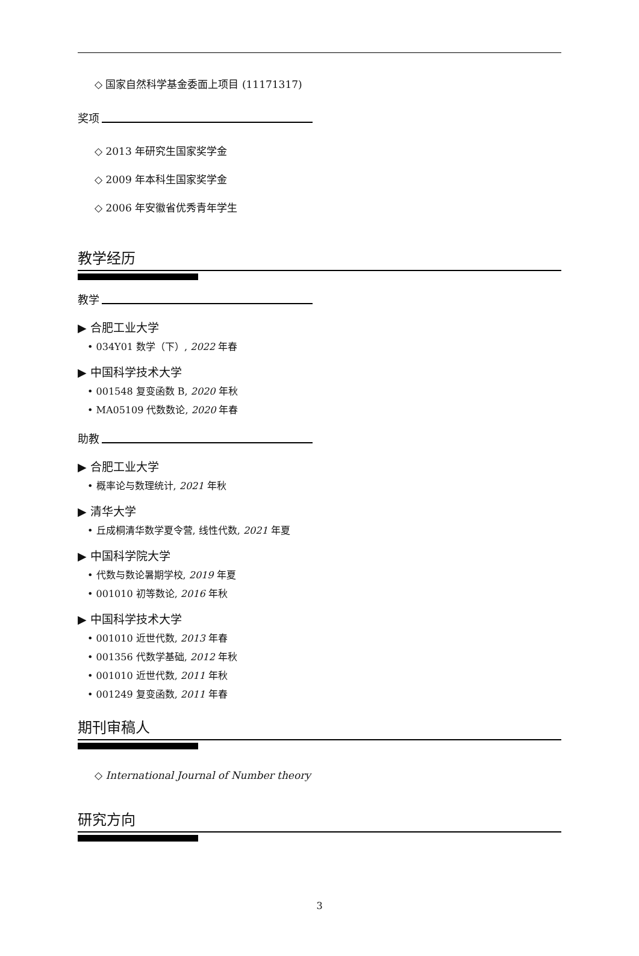◇ 国家自然科学基金委面上项目 (11171317)
奖项
◇ 2013 年研究生国家奖学金
◇ 2009 年本科生国家奖学金
◇ 2006 年安徽省优秀青年学生
教学经历
教学
▶ 合肥工业大学
• 034Y01 数学（下）, 2022 年春
▶ 中国科学技术大学
• 001548 复变函数 B, 2020 年秋
• MA05109 代数数论, 2020 年春
助教
▶ 合肥工业大学
• 概率论与数理统计, 2021 年秋
▶ 清华大学
• 丘成桐清华数学夏令营, 线性代数, 2021 年夏
▶ 中国科学院大学
• 代数与数论暑期学校, 2019 年夏
• 001010 初等数论, 2016 年秋
▶ 中国科学技术大学
• 001010 近世代数, 2013 年春
• 001356 代数学基础, 2012 年秋
• 001010 近世代数, 2011 年秋
• 001249 复变函数, 2011 年春
期刊审稿人
◇ International Journal of Number theory
研究方向
3